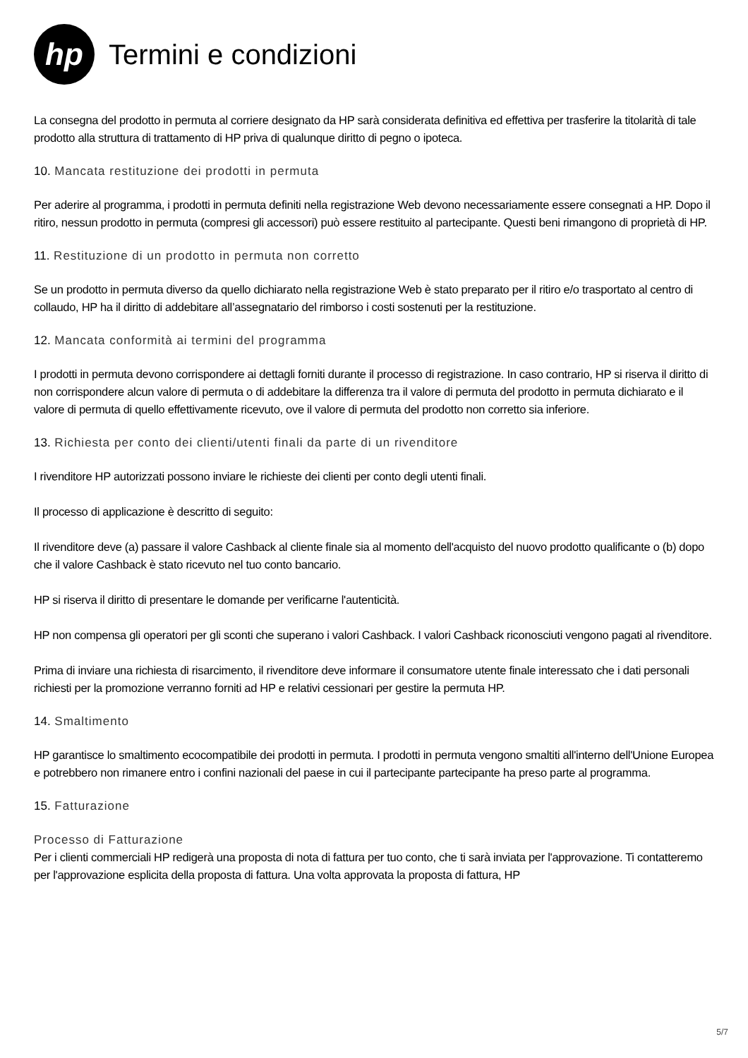hp
Termini e condizioni
La consegna del prodotto in permuta al corriere designato da HP sarà considerata definitiva ed effettiva per trasferire la titolarità di tale prodotto alla struttura di trattamento di HP priva di qualunque diritto di pegno o ipoteca.
10. Mancata restituzione dei prodotti in permuta
Per aderire al programma, i prodotti in permuta definiti nella registrazione Web devono necessariamente essere consegnati a HP. Dopo il ritiro, nessun prodotto in permuta (compresi gli accessori) può essere restituito al partecipante. Questi beni rimangono di proprietà di HP.
11. Restituzione di un prodotto in permuta non corretto
Se un prodotto in permuta diverso da quello dichiarato nella registrazione Web è stato preparato per il ritiro e/o trasportato al centro di collaudo, HP ha il diritto di addebitare all’assegnatario del rimborso i costi sostenuti per la restituzione.
12. Mancata conformità ai termini del programma
I prodotti in permuta devono corrispondere ai dettagli forniti durante il processo di registrazione. In caso contrario, HP si riserva il diritto di non corrispondere alcun valore di permuta o di addebitare la differenza tra il valore di permuta del prodotto in permuta dichiarato e il valore di permuta di quello effettivamente ricevuto, ove il valore di permuta del prodotto non corretto sia inferiore.
13. Richiesta per conto dei clienti/utenti finali da parte di un rivenditore
I rivenditore HP autorizzati possono inviare le richieste dei clienti per conto degli utenti finali.
Il processo di applicazione è descritto di seguito:
Il rivenditore deve (a) passare il valore Cashback al cliente finale sia al momento dell'acquisto del nuovo prodotto qualificante o (b) dopo che il valore Cashback è stato ricevuto nel tuo conto bancario.
HP si riserva il diritto di presentare le domande per verificarne l'autenticità.
HP non compensa gli operatori per gli sconti che superano i valori Cashback. I valori Cashback riconosciuti vengono pagati al rivenditore.
Prima di inviare una richiesta di risarcimento, il rivenditore deve informare il consumatore utente finale interessato che i dati personali richiesti per la promozione verranno forniti ad HP e relativi cessionari per gestire la permuta HP.
14. Smaltimento
HP garantisce lo smaltimento ecocompatibile dei prodotti in permuta. I prodotti in permuta vengono smaltiti all'interno dell'Unione Europea e potrebbero non rimanere entro i confini nazionali del paese in cui il partecipante partecipante ha preso parte al programma.
15. Fatturazione
Processo di Fatturazione
Per i clienti commerciali HP redigerà una proposta di nota di fattura per tuo conto, che ti sarà inviata per l'approvazione. Ti contatteremo per l'approvazione esplicita della proposta di fattura. Una volta approvata la proposta di fattura, HP
5/7